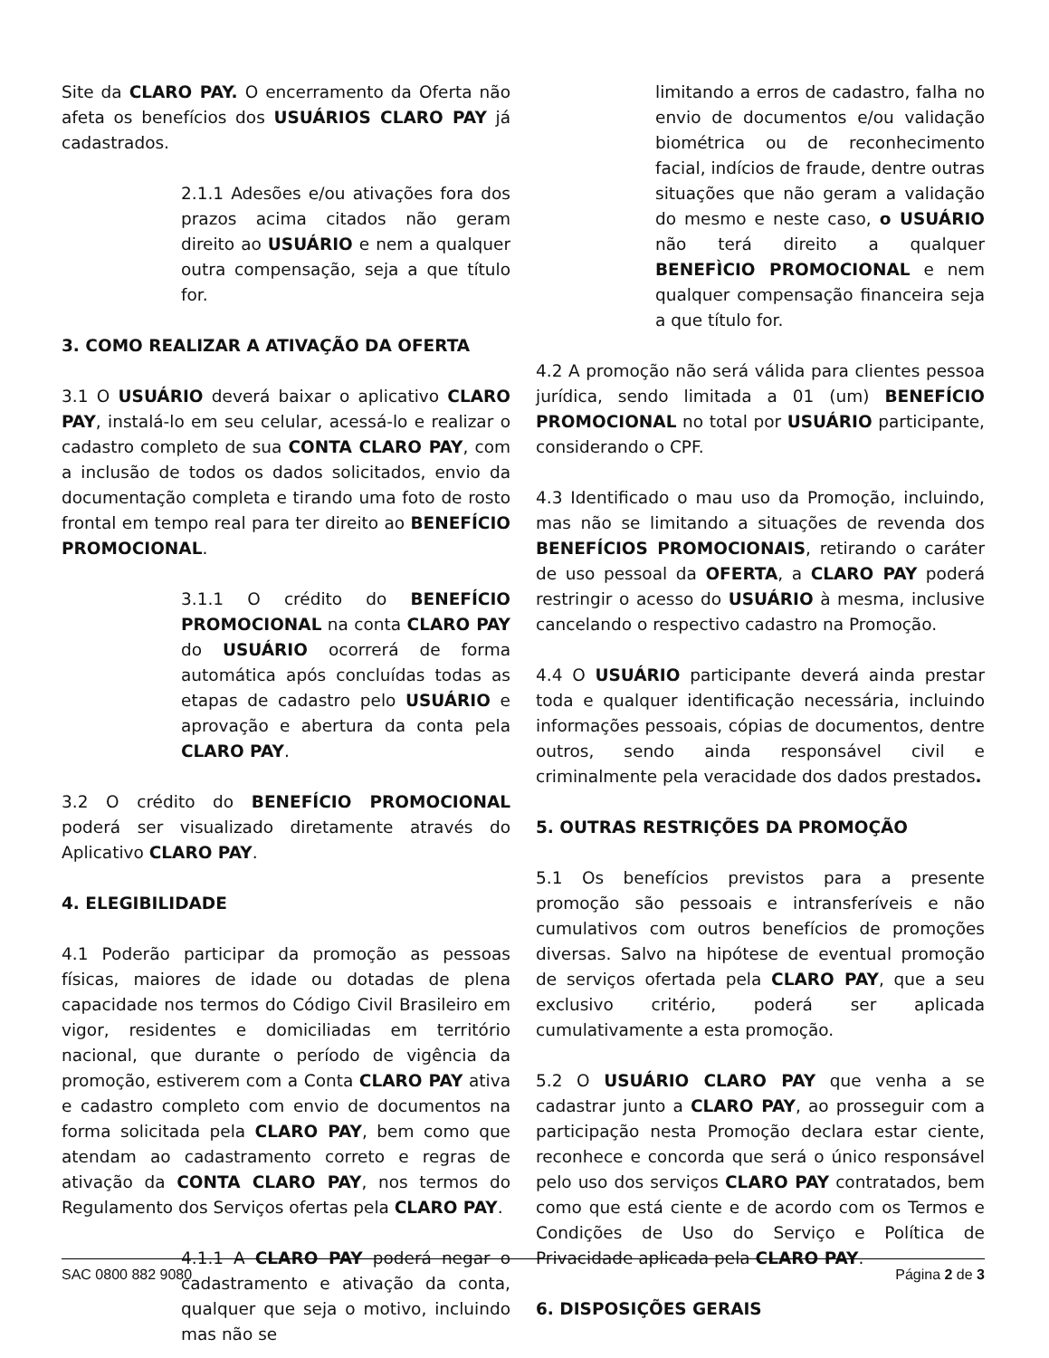Site da CLARO PAY. O encerramento da Oferta não afeta os benefícios dos USUÁRIOS CLARO PAY já cadastrados.
2.1.1 Adesões e/ou ativações fora dos prazos acima citados não geram direito ao USUÁRIO e nem a qualquer outra compensação, seja a que título for.
3. COMO REALIZAR A ATIVAÇÃO DA OFERTA
3.1 O USUÁRIO deverá baixar o aplicativo CLARO PAY, instalá-lo em seu celular, acessá-lo e realizar o cadastro completo de sua CONTA CLARO PAY, com a inclusão de todos os dados solicitados, envio da documentação completa e tirando uma foto de rosto frontal em tempo real para ter direito ao BENEFÍCIO PROMOCIONAL.
3.1.1 O crédito do BENEFÍCIO PROMOCIONAL na conta CLARO PAY do USUÁRIO ocorrerá de forma automática após concluídas todas as etapas de cadastro pelo USUÁRIO e aprovação e abertura da conta pela CLARO PAY.
3.2 O crédito do BENEFÍCIO PROMOCIONAL poderá ser visualizado diretamente através do Aplicativo CLARO PAY.
4. ELEGIBILIDADE
4.1 Poderão participar da promoção as pessoas físicas, maiores de idade ou dotadas de plena capacidade nos termos do Código Civil Brasileiro em vigor, residentes e domiciliadas em território nacional, que durante o período de vigência da promoção, estiverem com a Conta CLARO PAY ativa e cadastro completo com envio de documentos na forma solicitada pela CLARO PAY, bem como que atendam ao cadastramento correto e regras de ativação da CONTA CLARO PAY, nos termos do Regulamento dos Serviços ofertas pela CLARO PAY.
4.1.1 A CLARO PAY poderá negar o cadastramento e ativação da conta, qualquer que seja o motivo, incluindo mas não se
limitando a erros de cadastro, falha no envio de documentos e/ou validação biométrica ou de reconhecimento facial, indícios de fraude, dentre outras situações que não geram a validação do mesmo e neste caso, o USUÁRIO não terá direito a qualquer BENEFÌCIO PROMOCIONAL e nem qualquer compensação financeira seja a que título for.
4.2 A promoção não será válida para clientes pessoa jurídica, sendo limitada a 01 (um) BENEFÍCIO PROMOCIONAL no total por USUÁRIO participante, considerando o CPF.
4.3 Identificado o mau uso da Promoção, incluindo, mas não se limitando a situações de revenda dos BENEFÍCIOS PROMOCIONAIS, retirando o caráter de uso pessoal da OFERTA, a CLARO PAY poderá restringir o acesso do USUÁRIO à mesma, inclusive cancelando o respectivo cadastro na Promoção.
4.4 O USUÁRIO participante deverá ainda prestar toda e qualquer identificação necessária, incluindo informações pessoais, cópias de documentos, dentre outros, sendo ainda responsável civil e criminalmente pela veracidade dos dados prestados.
5. OUTRAS RESTRIÇÕES DA PROMOÇÃO
5.1 Os benefícios previstos para a presente promoção são pessoais e intransferíveis e não cumulativos com outros benefícios de promoções diversas. Salvo na hipótese de eventual promoção de serviços ofertada pela CLARO PAY, que a seu exclusivo critério, poderá ser aplicada cumulativamente a esta promoção.
5.2 O USUÁRIO CLARO PAY que venha a se cadastrar junto a CLARO PAY, ao prosseguir com a participação nesta Promoção declara estar ciente, reconhece e concorda que será o único responsável pelo uso dos serviços CLARO PAY contratados, bem como que está ciente e de acordo com os Termos e Condições de Uso do Serviço e Política de Privacidade aplicada pela CLARO PAY.
6. DISPOSIÇÕES GERAIS
SAC 0800 882 9080 Página 2 de 3